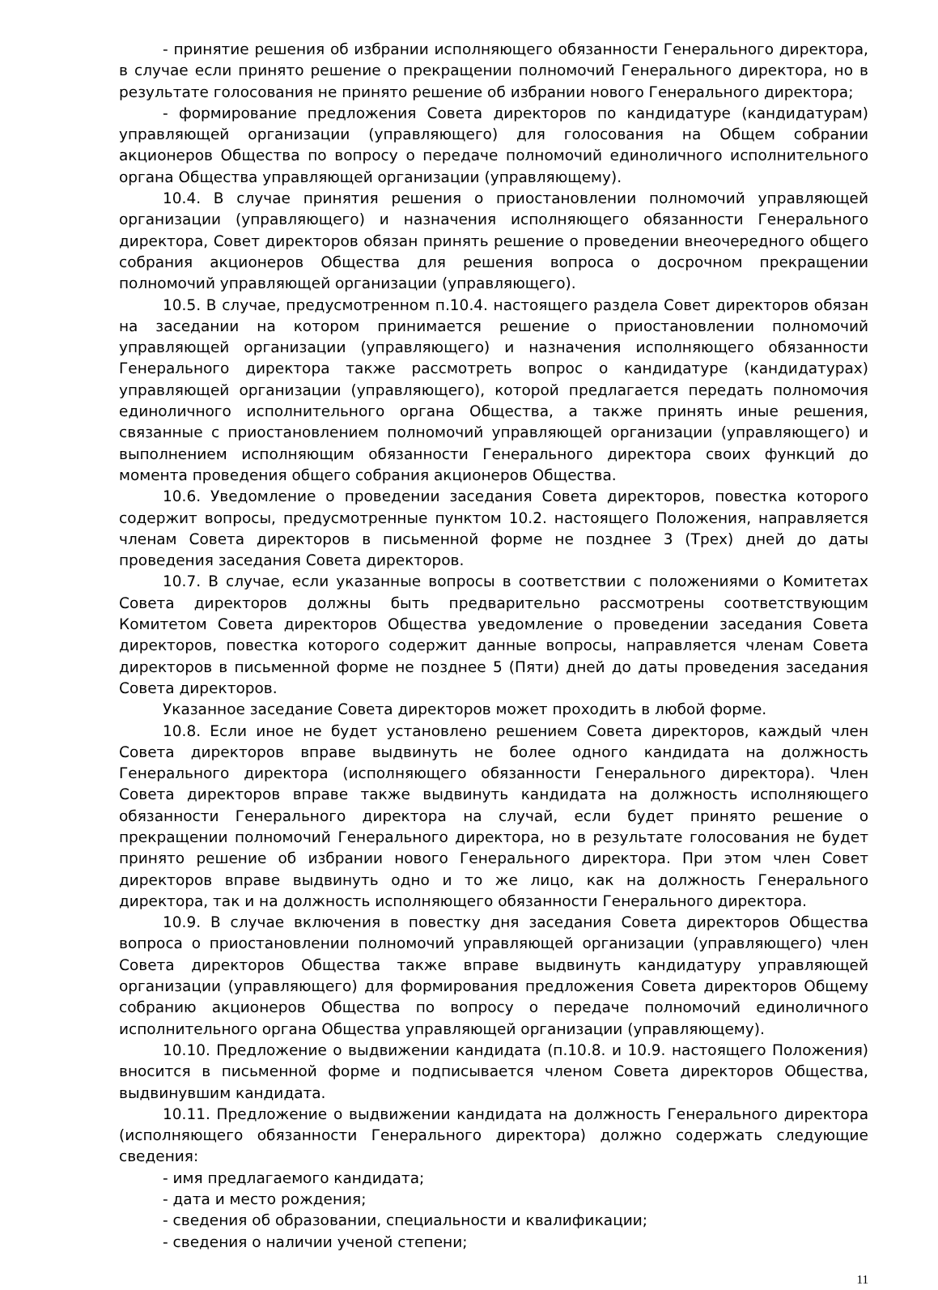- принятие решения об избрании исполняющего обязанности Генерального директора, в случае если принято решение о прекращении полномочий Генерального директора, но в результате голосования не принято решение об избрании нового Генерального директора;
- формирование предложения Совета директоров по кандидатуре (кандидатурам) управляющей организации (управляющего) для голосования на Общем собрании акционеров Общества по вопросу о передаче полномочий единоличного исполнительного органа Общества управляющей организации (управляющему).
10.4. В случае принятия решения о приостановлении полномочий управляющей организации (управляющего) и назначения исполняющего обязанности Генерального директора, Совет директоров обязан принять решение о проведении внеочередного общего собрания акционеров Общества для решения вопроса о досрочном прекращении полномочий управляющей организации (управляющего).
10.5. В случае, предусмотренном п.10.4. настоящего раздела Совет директоров обязан на заседании на котором принимается решение о приостановлении полномочий управляющей организации (управляющего) и назначения исполняющего обязанности Генерального директора также рассмотреть вопрос о кандидатуре (кандидатурах) управляющей организации (управляющего), которой предлагается передать полномочия единоличного исполнительного органа Общества, а также принять иные решения, связанные с приостановлением полномочий управляющей организации (управляющего) и выполнением исполняющим обязанности Генерального директора своих функций до момента проведения общего собрания акционеров Общества.
10.6. Уведомление о проведении заседания Совета директоров, повестка которого содержит вопросы, предусмотренные пунктом 10.2. настоящего Положения, направляется членам Совета директоров в письменной форме не позднее 3 (Трех) дней до даты проведения заседания Совета директоров.
10.7. В случае, если указанные вопросы в соответствии с положениями о Комитетах Совета директоров должны быть предварительно рассмотрены соответствующим Комитетом Совета директоров Общества уведомление о проведении заседания Совета директоров, повестка которого содержит данные вопросы, направляется членам Совета директоров в письменной форме не позднее 5 (Пяти) дней до даты проведения заседания Совета директоров.
Указанное заседание Совета директоров может проходить в любой форме.
10.8. Если иное не будет установлено решением Совета директоров, каждый член Совета директоров вправе выдвинуть не более одного кандидата на должность Генерального директора (исполняющего обязанности Генерального директора). Член Совета директоров вправе также выдвинуть кандидата на должность исполняющего обязанности Генерального директора на случай, если будет принято решение о прекращении полномочий Генерального директора, но в результате голосования не будет принято решение об избрании нового Генерального директора. При этом член Совет директоров вправе выдвинуть одно и то же лицо, как на должность Генерального директора, так и на должность исполняющего обязанности Генерального директора.
10.9. В случае включения в повестку дня заседания Совета директоров Общества вопроса о приостановлении полномочий управляющей организации (управляющего) член Совета директоров Общества также вправе выдвинуть кандидатуру управляющей организации (управляющего) для формирования предложения Совета директоров Общему собранию акционеров Общества по вопросу о передаче полномочий единоличного исполнительного органа Общества управляющей организации (управляющему).
10.10. Предложение о выдвижении кандидата (п.10.8. и 10.9. настоящего Положения) вносится в письменной форме и подписывается членом Совета директоров Общества, выдвинувшим кандидата.
10.11. Предложение о выдвижении кандидата на должность Генерального директора (исполняющего обязанности Генерального директора) должно содержать следующие сведения:
- имя предлагаемого кандидата;
- дата и место рождения;
- сведения об образовании, специальности и квалификации;
- сведения о наличии ученой степени;
11